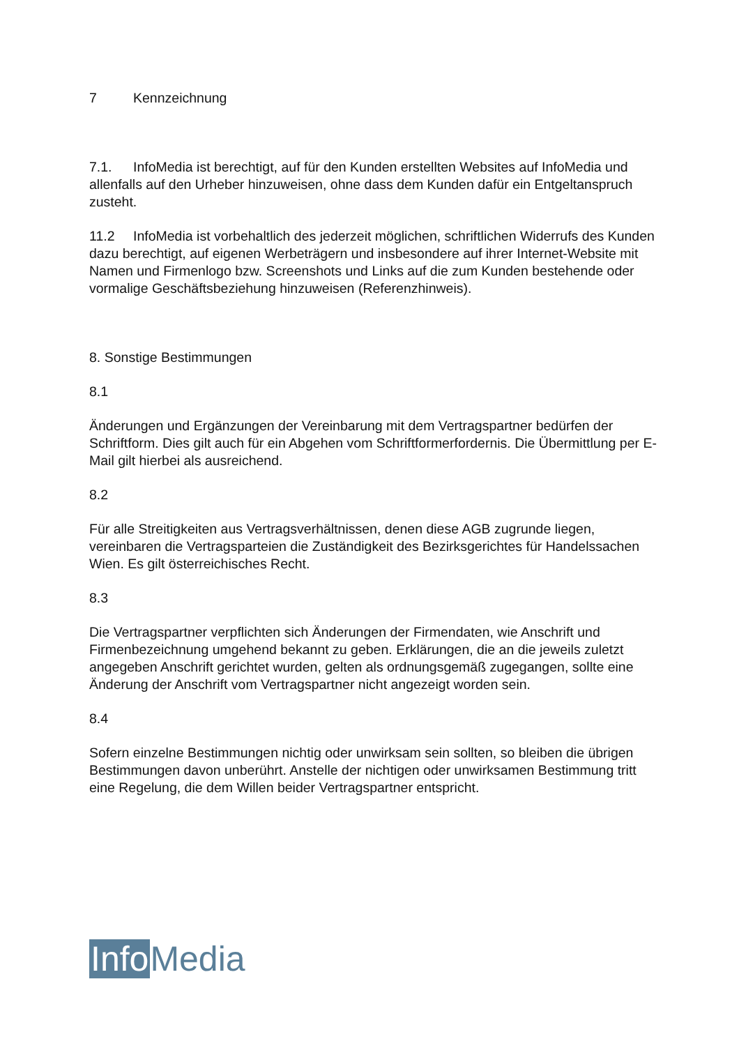7 Kennzeichnung
7.1. InfoMedia ist berechtigt, auf für den Kunden erstellten Websites auf InfoMedia und allenfalls auf den Urheber hinzuweisen, ohne dass dem Kunden dafür ein Entgeltanspruch zusteht.
11.2 InfoMedia ist vorbehaltlich des jederzeit möglichen, schriftlichen Widerrufs des Kunden dazu berechtigt, auf eigenen Werbeträgern und insbesondere auf ihrer Internet-Website mit Namen und Firmenlogo bzw. Screenshots und Links auf die zum Kunden bestehende oder vormalige Geschäftsbeziehung hinzuweisen (Referenzhinweis).
8. Sonstige Bestimmungen
8.1
Änderungen und Ergänzungen der Vereinbarung mit dem Vertragspartner bedürfen der Schriftform. Dies gilt auch für ein Abgehen vom Schriftformerfordernis. Die Übermittlung per E-Mail gilt hierbei als ausreichend.
8.2
Für alle Streitigkeiten aus Vertragsverhältnissen, denen diese AGB zugrunde liegen, vereinbaren die Vertragsparteien die Zuständigkeit des Bezirksgerichtes für Handelssachen Wien. Es gilt österreichisches Recht.
8.3
Die Vertragspartner verpflichten sich Änderungen der Firmendaten, wie Anschrift und Firmenbezeichnung umgehend bekannt zu geben. Erklärungen, die an die jeweils zuletzt angegeben Anschrift gerichtet wurden, gelten als ordnungsgemäß zugegangen, sollte eine Änderung der Anschrift vom Vertragspartner nicht angezeigt worden sein.
8.4
Sofern einzelne Bestimmungen nichtig oder unwirksam sein sollten, so bleiben die übrigen Bestimmungen davon unberührt. Anstelle der nichtigen oder unwirksamen Bestimmung tritt eine Regelung, die dem Willen beider Vertragspartner entspricht.
Info Media